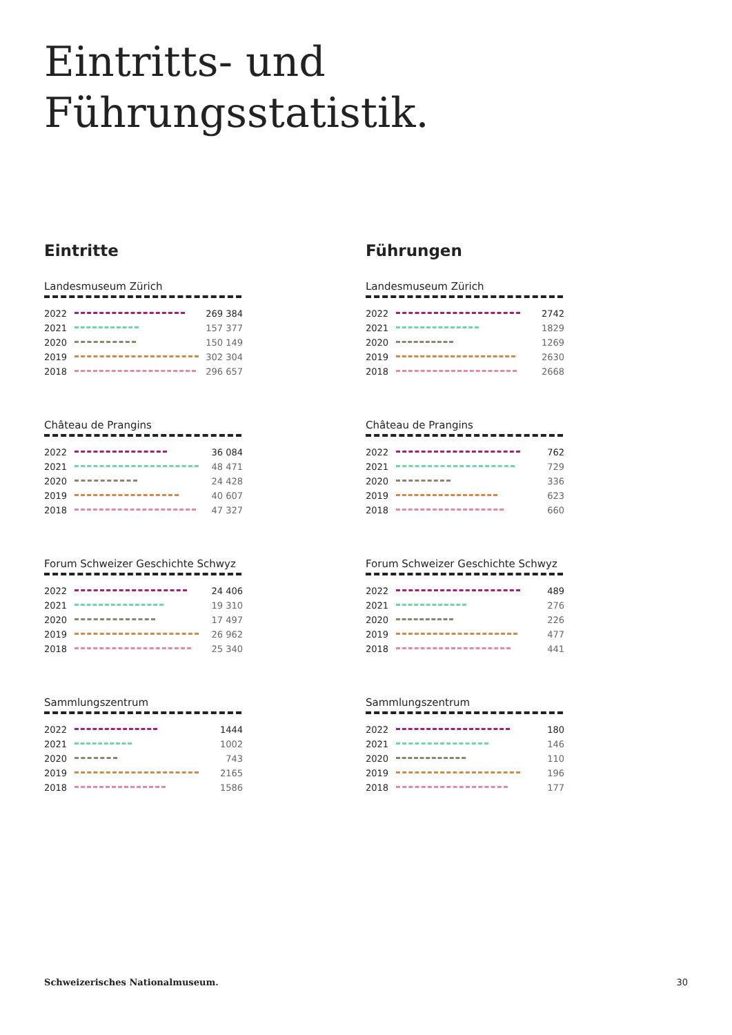Eintritts- und
Führungsstatistik.
Eintritte
Landesmuseum Zürich
| 2022 | | 269 384 |
| 2021 | | 157 377 |
| 2020 | | 150 149 |
| 2019 | | 302 304 |
| 2018 | | 296 657 |
Château de Prangins
| 2022 | | 36 084 |
| 2021 | | 48 471 |
| 2020 | | 24 428 |
| 2019 | | 40 607 |
| 2018 | | 47 327 |
Forum Schweizer Geschichte Schwyz
| 2022 | | 24 406 |
| 2021 | | 19 310 |
| 2020 | | 17 497 |
| 2019 | | 26 962 |
| 2018 | | 25 340 |
Sammlungszentrum
| 2022 | | 1444 |
| 2021 | | 1002 |
| 2020 | | 743 |
| 2019 | | 2165 |
| 2018 | | 1586 |
Führungen
Landesmuseum Zürich
| 2022 | | 2742 |
| 2021 | | 1829 |
| 2020 | | 1269 |
| 2019 | | 2630 |
| 2018 | | 2668 |
Château de Prangins
| 2022 | | 762 |
| 2021 | | 729 |
| 2020 | | 336 |
| 2019 | | 623 |
| 2018 | | 660 |
Forum Schweizer Geschichte Schwyz
| 2022 | | 489 |
| 2021 | | 276 |
| 2020 | | 226 |
| 2019 | | 477 |
| 2018 | | 441 |
Sammlungszentrum
| 2022 | | 180 |
| 2021 | | 146 |
| 2020 | | 110 |
| 2019 | | 196 |
| 2018 | | 177 |
Schweizerisches Nationalmuseum. 30